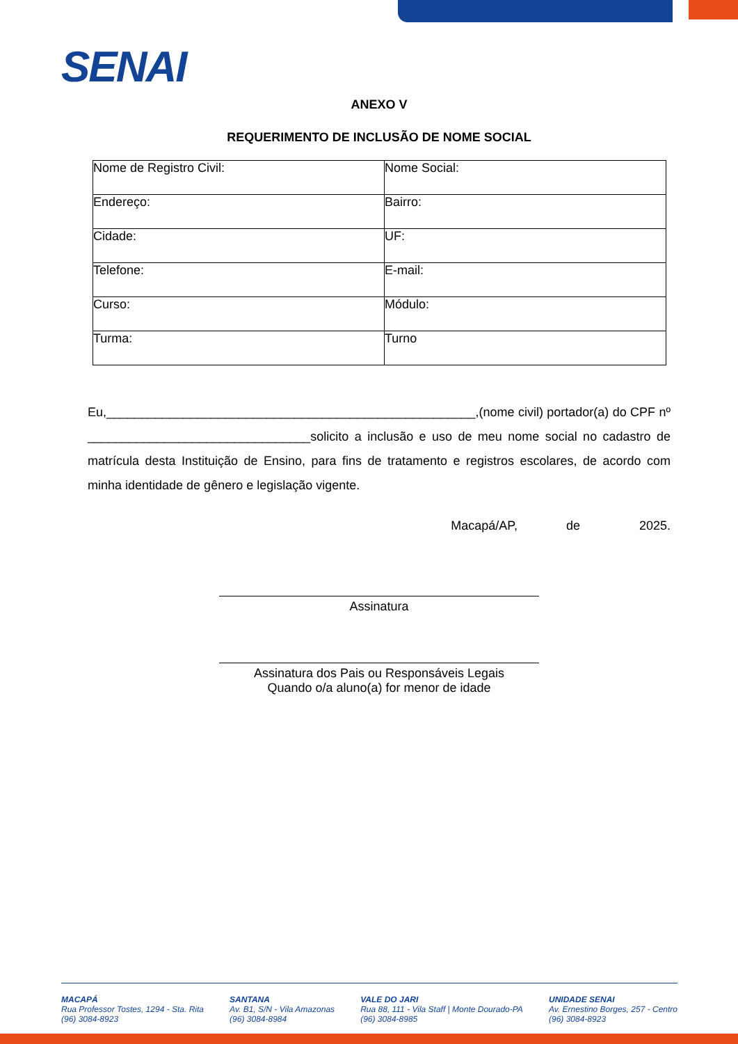SENAI
ANEXO V
REQUERIMENTO DE INCLUSÃO DE NOME SOCIAL
| Nome de Registro Civil: | Nome Social: |
| Endereço: | Bairro: |
| Cidade: | UF: |
| Telefone: | E-mail: |
| Curso: | Módulo: |
| Turma: | Turno |
Eu,_____________________________________________________,(nome civil) portador(a) do CPF nº ________________________________solicito a inclusão e uso de meu nome social no cadastro de matrícula desta Instituição de Ensino, para fins de tratamento e registros escolares, de acordo com minha identidade de gênero e legislação vigente.
Macapá/AP, de 2025.
Assinatura
Assinatura dos Pais ou Responsáveis Legais
Quando o/a aluno(a) for menor de idade
MACAPÁ
Rua Professor Tostes, 1294 - Sta. Rita
(96) 3084-8923
SANTANA
Av. B1, S/N - Vila Amazonas
(96) 3084-8984
VALE DO JARI
Rua 88, 111 - Vila Staff | Monte Dourado-PA
(96) 3084-8985
UNIDADE SENAI
Av. Ernestino Borges, 257 - Centro
(96) 3084-8923